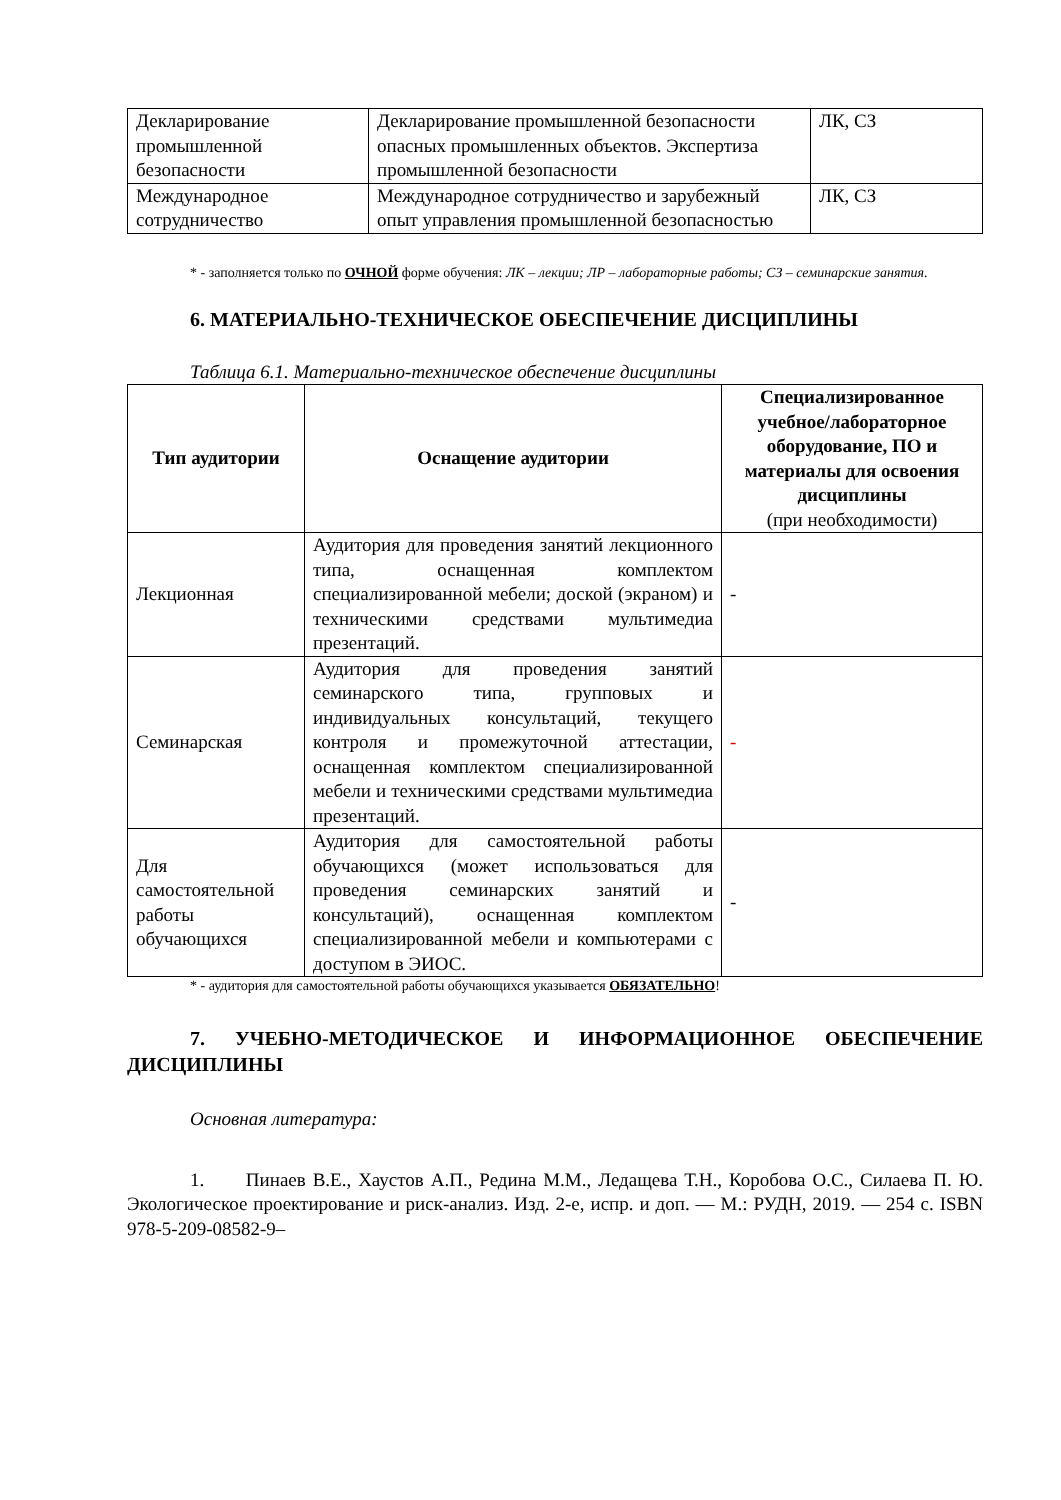| Декларирование промышленной безопасности | Декларирование промышленной безопасности опасных промышленных объектов. Экспертиза промышленной безопасности | ЛК, СЗ |
| Международное сотрудничество | Международное сотрудничество и зарубежный опыт управления промышленной безопасностью | ЛК, СЗ |
* - заполняется только по ОЧНОЙ форме обучения: ЛК – лекции; ЛР – лабораторные работы; СЗ – семинарские занятия.
6. МАТЕРИАЛЬНО-ТЕХНИЧЕСКОЕ ОБЕСПЕЧЕНИЕ ДИСЦИПЛИНЫ
Таблица 6.1. Материально-техническое обеспечение дисциплины
| Тип аудитории | Оснащение аудитории | Специализированное учебное/лабораторное оборудование, ПО и материалы для освоения дисциплины (при необходимости) |
| --- | --- | --- |
| Лекционная | Аудитория для проведения занятий лекционного типа, оснащенная комплектом специализированной мебели; доской (экраном) и техническими средствами мультимедиа презентаций. | - |
| Семинарская | Аудитория для проведения занятий семинарского типа, групповых и индивидуальных консультаций, текущего контроля и промежуточной аттестации, оснащенная комплектом специализированной мебели и техническими средствами мультимедиа презентаций. | - |
| Для самостоятельной работы обучающихся | Аудитория для самостоятельной работы обучающихся (может использоваться для проведения семинарских занятий и консультаций), оснащенная комплектом специализированной мебели и компьютерами с доступом в ЭИОС. | - |
* - аудитория для самостоятельной работы обучающихся указывается ОБЯЗАТЕЛЬНО!
7. УЧЕБНО-МЕТОДИЧЕСКОЕ И ИНФОРМАЦИОННОЕ ОБЕСПЕЧЕНИЕ ДИСЦИПЛИНЫ
Основная литература:
1. Пинаев В.Е., Хаустов А.П., Редина М.М., Ледащева Т.Н., Коробова О.С., Силаева П. Ю. Экологическое проектирование и риск-анализ. Изд. 2-е, испр. и доп. — М.: РУДН, 2019. — 254 с. ISBN 978-5-209-08582-9–